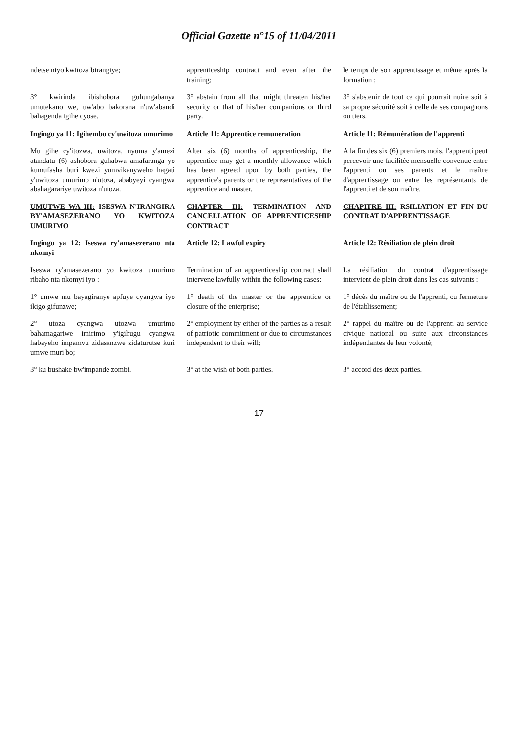Official Gazette n°15 of 11/04/2011
| ndetse niyo kwitoza birangiye; | apprenticeship contract and even after the training; | le temps de son apprentissage et même après la formation ; |
| 3° kwirinda ibishobora guhungabanya umutekano we, uw'abo bakorana n'uw'abandi bahagenda igihe cyose. | 3° abstain from all that might threaten his/her security or that of his/her companions or third party. | 3° s'abstenir de tout ce qui pourrait nuire soit à sa propre sécurité soit à celle de ses compagnons ou tiers. |
| Ingingo ya 11: Igihembo cy'uwitoza umurimo | Article 11: Apprentice remuneration | Article 11: Rémunération de l'apprenti |
| Mu gihe cy'itozwa, uwitoza, nyuma y'amezi atandatu (6) ashobora guhabwa amafaranga yo kumufasha buri kwezi yumvikanyweho hagati y'uwitoza umurimo n'utoza, ababyeyi cyangwa abahagarariye uwitoza n'utoza. | After six (6) months of apprenticeship, the apprentice may get a monthly allowance which has been agreed upon by both parties, the apprentice's parents or the representatives of the apprentice and master. | A la fin des six (6) premiers mois, l'apprenti peut percevoir une facilitée mensuelle convenue entre l'apprenti ou ses parents et le maître d'apprentissage ou entre les représentants de l'apprenti et de son maître. |
| UMUTWE WA III: ISESWA N'IRANGIRA BY'AMASEZERANO YO KWITOZA UMURIMO | CHAPTER III: TERMINATION AND CANCELLATION OF APPRENTICESHIP CONTRACT | CHAPITRE III: RSILIATION ET FIN DU CONTRAT D'APPRENTISSAGE |
| Ingingo ya 12: Iseswa ry'amasezerano nta nkomyi | Article 12: Lawful expiry | Article 12: Résiliation de plein droit |
| Iseswa ry'amasezerano yo kwitoza umurimo ribaho nta nkomyi iyo : | Termination of an apprenticeship contract shall intervene lawfully within the following cases: | La résiliation du contrat d'apprentissage intervient de plein droit dans les cas suivants : |
| 1° umwe mu bayagiranye apfuye cyangwa iyo ikigo gifunzwe; | 1° death of the master or the apprentice or closure of the enterprise; | 1° décès du maître ou de l'apprenti, ou fermeture de l'établissement; |
| 2° utoza cyangwa utozwa umurimo bahamagariwe imirimo y'igihugu cyangwa habayeho impamvu zidasanzwe zidaturutse kuri umwe muri bo; | 2° employment by either of the parties as a result of patriotic commitment or due to circumstances independent to their will; | 2° rappel du maître ou de l'apprenti au service civique national ou suite aux circonstances indépendantes de leur volonté; |
| 3° ku bushake bw'impande zombi. | 3° at the wish of both parties. | 3° accord des deux parties. |
17